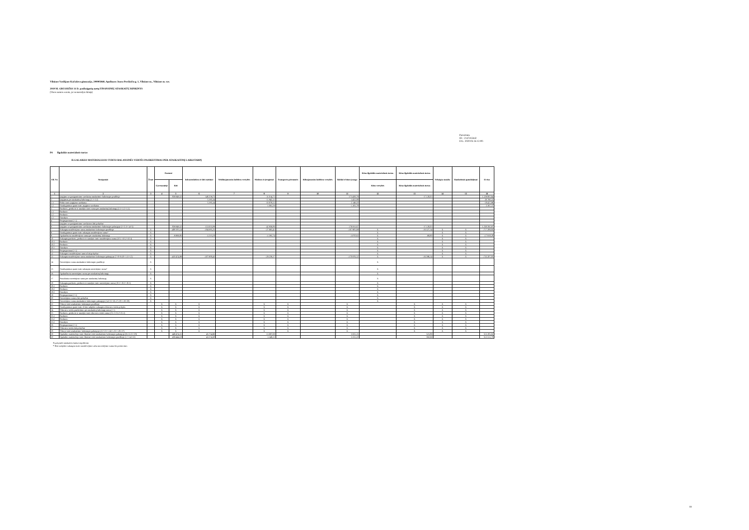Vilniaus Vasilijaus Kačialovo gimnazija, 290005860, Apolinaro Juozo Povilaičio g. 1, Vilniaus m., Vilniaus m. sav.
2019 M. GRUODŽIO 31 D. pasibaigusių metų FINANSINIŲ ATASKAITŲ RINKINYS
(Visos sumos eurais, jei nenurodyta kitaip)
Patvirtinta
ID: -2147413442
D/L: 2020-03-26 12:00:
P4 Ilgalaikis materialusis turtas
ILGALAIKIO MATERIALIOJO TURTO BALANSINĖS VERTĖS PASIKEITIMAS PER ATASKAITINĮ LAIKOTARPĮ
| Eil. Nr. | Straipsniai | Žemė | Pastatai | | Infrastruktūros ir kiti statiniai | Nekilnojamosios kultūros vertybės | Mašinos ir įrenginiai | Transporto priemonės | Kilnojamosios kultūros vertybės | Baldai ir biuro įranga | Kitas ilgalaikis materialusis turtas | Kitas ilgalaikis materialusis turtas | Nebaigta statyba | Išankstiniai apmokėjimai | Iš viso |
| --- | --- | --- | --- | --- | --- | --- | --- | --- | --- | --- | --- | --- | --- | --- | --- |
| | | | Gyvenamieji | Kiti | | | | | | | Kitos vertybės | Kitas ilgalaikis materialusis turtas | | | |
| 1 | 2 | 3 | 4 | 5 | 6 | 7 | 8 | 9 | 10 | 11 | 12 | 13 | 14 | 15 | 16 |
| 1 | Įsigijimo ar pasigaminimo savikaina ataskaitinio laikotarpio pradžioje | | | 859.949,32 | 148.259,75 | | 31.014,75 | | | 173.458,79 | | 17.120,03 | | | 1.229.802,64 |
| 2 | Įsigijimai per ataskaitinį laikotarpį (2.1+2.2) | | | | 5.395,34 | | 11.942,11 | | | 3.452,88 | | | | | 20.790,33 |
| 2.1 | Pirkto turto įsigijimo savikaina | | | | 5.395,34 | | 10.878,52 | | | 2.149,10 | | | | | 18.422,96 |
| 2.2 | Neatlygintinai gauto turto įsigijimo savikaina | | | | | | 1.063,59 | | | 1.303,78 | | | | | 2.367,37 |
| 3 | Parduoto, perduoto ir nurašyto turto suma per ataskaitinį laikotarpį (3.1+3.2+3.3) | | | | | | | | | | | | | | |
| 3.1 | Parduoto | | | | | | | | | | | | | | |
| 3.2 | Perduoto | | | | | | | | | | | | | | |
| 3.3 | Nurašyto | | | | | | | | | | | | | | |
| 4 | Pergrupavimai (+/-) | | | | | | | | | | | | | | |
| 5 | Įsigijimo ar pasigaminimo savikainos kiti pokyčiai | | | | | | | | | | | | | | |
| 6 | Įsigijimo ar pasigaminimo savikaina ataskaitinio laikotarpio pabaigoje (1+2-3+/-4+5) | | | 859.949,32 | 153.655,09 | | 42.956,86 | | | 176.911,67 | | 17.120,03 | | | 1.250.592,97 |
| 7 | Sukaupta nusidėvėjimo suma ataskaitinio laikotarpio pradžioje | X | | -400.505,14 | -104.685,25 | | -27.665,43 | | | -167.905,69 | X | -16.527,34 | X | X | -717.288,85 |
| 8 | Neatlygintinai gauto turto sukaupta nusidėvėjimo suma* | X | | | | | | | | | X | | X | X | |
| 9 | Apskaičiuota nusidėvėjimo suma per ataskaitinį laikotarpį | X | | -9.969,85 | -3.215,18 | | -1.593,74 | | | -3.070,63 | X | -68,80 | X | X | -17.918,20 |
| 10 | Sukaupta parduoto, perduoto ir nurašyto turto nusidėvėjimo suma (10.1+10.2+10.3) | X | | | | | | | | | X | | X | X | |
| 10.1 | Parduoto | X | | | | | | | | | X | | X | X | |
| 10.2 | Perduoto | X | | | | | | | | | X | | X | X | |
| 10.3 | Nurašyto | X | | | | | | | | | X | | X | X | |
| 11 | Pergrupavimai (+/-) | X | | | | | | | | | X | | X | X | |
| 12 | Sukauptos nusidėvėjimo sumos kiti pokyčiai | X | | | | | | | | | X | | X | X | |
| 13 | Sukaupta nusidėvėjimo suma ataskaitinio laikotarpio pabaigoje (7+8+9-10+/-11+12) | X | | -410.474,99 | -107.900,43 | | -29.259,17 | | | -170.976,32 | X | -16.596,14 | X | X | -735.207,05 |
| 14 | Nuvertėjimo suma ataskaitinio laikotarpio pradžioje | X | | | | | | | | | X | | | | |
| 15 | Neatlygintinai gauto turto sukaupta nuvertėjimo suma* | X | | | | | | | | | X | | | | |
| 16 | Apskaičiuota nuvertėjimo suma per ataskaitinį laikotarpį | X | | | | | | | | | X | | | | |
| 17 | Panaikinta nuvertėjimo suma per ataskaitinį laikotarpį | X | | | | | | | | | X | | | | |
| 18 | Sukaupta parduoto, perduoto ir nurašyto turto nuvertėjimo suma (18.1+18.2+18.3) | X | | | | | | | | | X | | | | |
| 18.1 | Parduoto | X | | | | | | | | | X | | | | |
| 18.2 | Perduoto | X | | | | | | | | | X | | | | |
| 18.3 | Nurašyto | X | | | | | | | | | X | | | | |
| 19 | Pergrupavimai (+/-) | X | | | | | | | | | X | | | | |
| 20 | Nuvertėjimo sumos kiti pokyčiai | X | | | | | | | | | X | | | | |
| 21 | Nuvertėjimo suma ataskaitinio laikotarpio pabaigoje (14+15+16-17-18+/-19+20) | X | | | | | | | | | X | | | | |
| 22 | Tikroji vertė ataskaitinio laikotarpio pradžioje | | X | X | X | | X | X | | X | | X | X | X | |
| 23 | Neatlygintinai gauto turto iš kito subjekto sukauptos tikrosios vertės pokytis | | X | X | X | | X | X | | X | | X | X | X | |
| 24 | Tikrosios vertės pasikeitimo per ataskaitinį laikotarpį suma (+/-) | | X | X | X | | X | X | | X | | X | X | X | |
| 25 | Parduoto, perduoto ir nurašyto turto tikrosios vertės suma (25.1+25.2+25.3) | | X | X | X | | X | X | | X | | X | X | X | |
| 25.1 | Parduoto | | X | X | X | | X | X | | X | | X | X | X | |
| 25.2 | Perduoto | | X | X | X | | X | X | | X | | X | X | X | |
| 25.3 | Nurašyto | | X | X | X | | X | X | | X | | X | X | X | |
| 26 | Pergrupavimai (+/-) | | X | X | X | | X | X | | X | | X | X | X | |
| 27 | Tikrosios vertės kiti pokyčiai | | X | X | X | | X | X | | X | | X | X | X | |
| 28 | Tikroji vertė ataskaitinio laikotarpio pabaigoje (22+23+/-24+/-25+/-26+27) | | X | X | X | | X | X | | X | | X | X | X | |
| 29 | Ilgalaikio materialiojo turto likutinė vertė ataskaitinio laikotarpio pabaigoje (6-13-21+28) | | | 449.474,33 | 45.754,66 | | 13.697,69 | | | 5.935,35 | | 523,89 | | | 515.385,92 |
| 30 | Ilgalaikio materialiojo turto likutinė vertė ataskaitinio laikotarpio pradžioje (1-7-14+22) | | | 459.444,18 | 43.574,50 | | 3.349,32 | | | 5.553,10 | | 592,69 | | | 512.513,79 |
X pažymėti ataskaitos laukai nepildomi.
* Kito subjekto sukaupta turto nusidėvėjimo arba nuvertėjimo suma iki perdavimo.
18